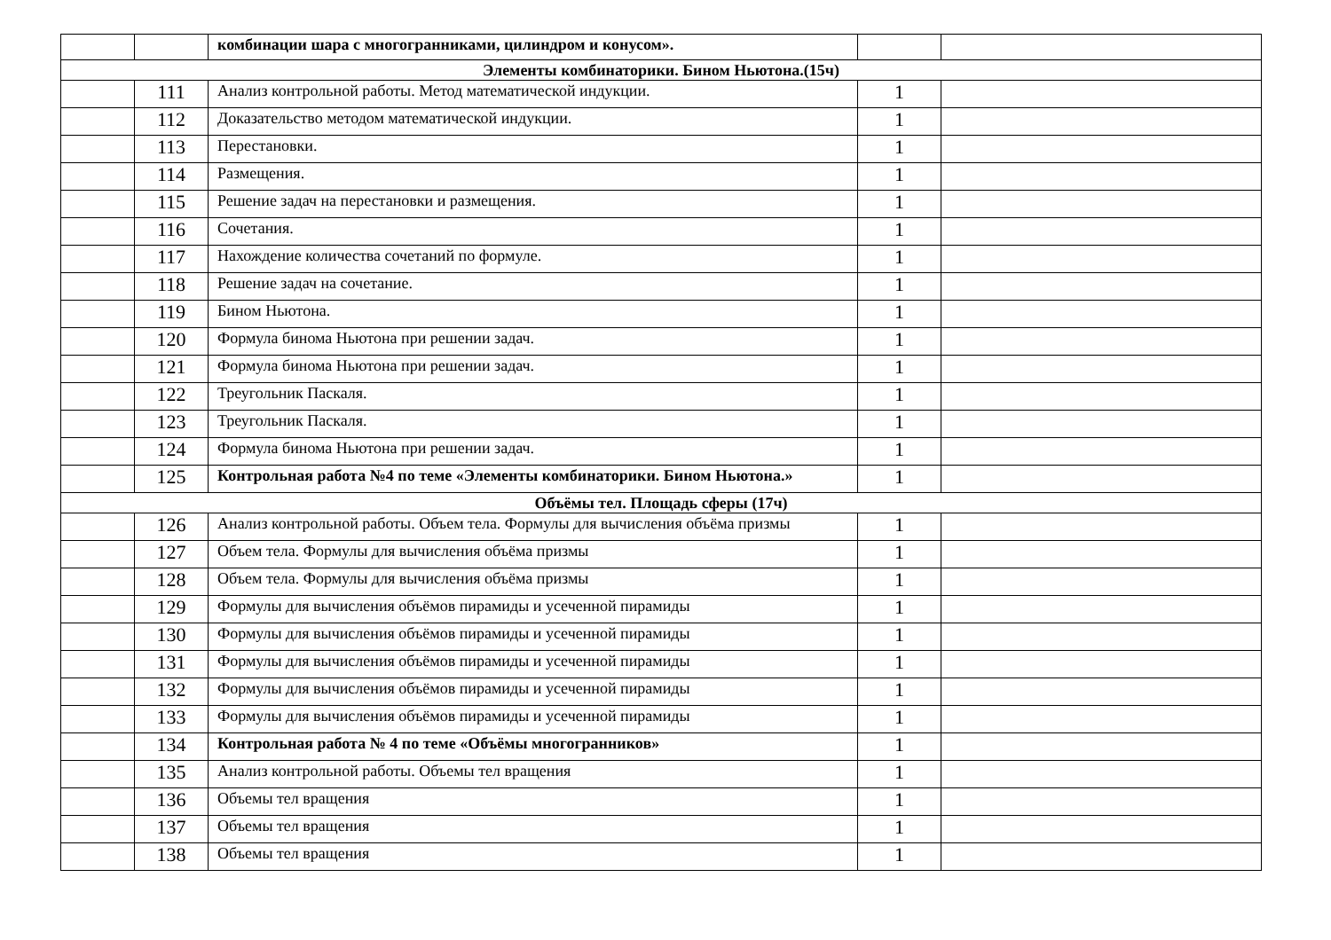| | | комбинации шара с многогранниками, цилиндром и конусом». | | |
| Элементы комбинаторики. Бином Ньютона.(15ч) | | | | |
| | 111 | Анализ контрольной работы. Метод математической индукции. | 1 | |
| | 112 | Доказательство методом математической индукции. | 1 | |
| | 113 | Перестановки. | 1 | |
| | 114 | Размещения. | 1 | |
| | 115 | Решение задач на перестановки и размещения. | 1 | |
| | 116 | Сочетания. | 1 | |
| | 117 | Нахождение количества сочетаний по формуле. | 1 | |
| | 118 | Решение задач на сочетание. | 1 | |
| | 119 | Бином Ньютона. | 1 | |
| | 120 | Формула бинома Ньютона при решении задач. | 1 | |
| | 121 | Формула бинома Ньютона при решении задач. | 1 | |
| | 122 | Треугольник Паскаля. | 1 | |
| | 123 | Треугольник Паскаля. | 1 | |
| | 124 | Формула бинома Ньютона при решении задач. | 1 | |
| | 125 | Контрольная работа №4 по теме «Элементы комбинаторики. Бином Ньютона.» | 1 | |
| Объёмы тел. Площадь сферы (17ч) | | | | |
| | 126 | Анализ контрольной работы. Объем тела. Формулы для вычисления объёма призмы | 1 | |
| | 127 | Объем тела. Формулы для вычисления объёма призмы | 1 | |
| | 128 | Объем тела. Формулы для вычисления объёма призмы | 1 | |
| | 129 | Формулы для вычисления объёмов пирамиды и усеченной пирамиды | 1 | |
| | 130 | Формулы для вычисления объёмов пирамиды и усеченной пирамиды | 1 | |
| | 131 | Формулы для вычисления объёмов пирамиды и усеченной пирамиды | 1 | |
| | 132 | Формулы для вычисления объёмов пирамиды и усеченной пирамиды | 1 | |
| | 133 | Формулы для вычисления объёмов пирамиды и усеченной пирамиды | 1 | |
| | 134 | Контрольная работа № 4 по теме «Объёмы многогранников» | 1 | |
| | 135 | Анализ контрольной работы. Объемы тел вращения | 1 | |
| | 136 | Объемы тел вращения | 1 | |
| | 137 | Объемы тел вращения | 1 | |
| | 138 | Объемы тел вращения | 1 | |